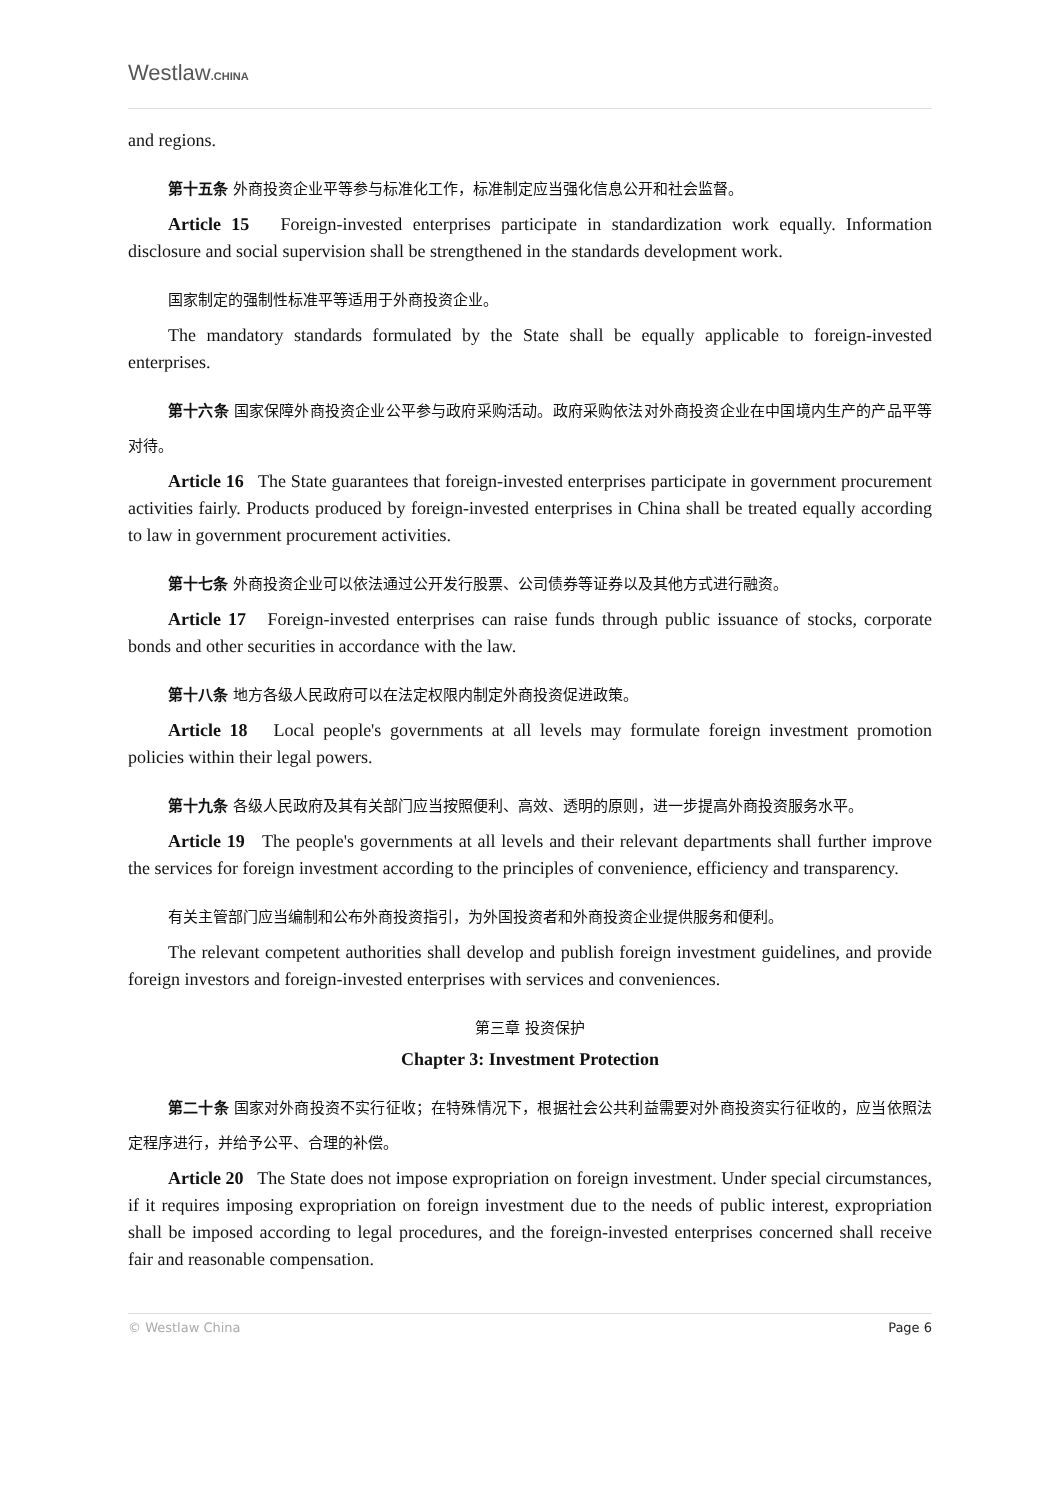Westlaw.CHINA
and regions.
第十五条 外商投资企业平等参与标准化工作，标准制定应当强化信息公开和社会监督。
Article 15 Foreign-invested enterprises participate in standardization work equally. Information disclosure and social supervision shall be strengthened in the standards development work.
国家制定的强制性标准平等适用于外商投资企业。
The mandatory standards formulated by the State shall be equally applicable to foreign-invested enterprises.
第十六条 国家保障外商投资企业公平参与政府采购活动。政府采购依法对外商投资企业在中国境内生产的产品平等对待。
Article 16 The State guarantees that foreign-invested enterprises participate in government procurement activities fairly. Products produced by foreign-invested enterprises in China shall be treated equally according to law in government procurement activities.
第十七条 外商投资企业可以依法通过公开发行股票、公司债券等证券以及其他方式进行融资。
Article 17 Foreign-invested enterprises can raise funds through public issuance of stocks, corporate bonds and other securities in accordance with the law.
第十八条 地方各级人民政府可以在法定权限内制定外商投资促进政策。
Article 18 Local people's governments at all levels may formulate foreign investment promotion policies within their legal powers.
第十九条 各级人民政府及其有关部门应当按照便利、高效、透明的原则，进一步提高外商投资服务水平。
Article 19 The people's governments at all levels and their relevant departments shall further improve the services for foreign investment according to the principles of convenience, efficiency and transparency.
有关主管部门应当编制和公布外商投资指引，为外国投资者和外商投资企业提供服务和便利。
The relevant competent authorities shall develop and publish foreign investment guidelines, and provide foreign investors and foreign-invested enterprises with services and conveniences.
第三章 投资保护
Chapter 3: Investment Protection
第二十条 国家对外商投资不实行征收；在特殊情况下，根据社会公共利益需要对外商投资实行征收的，应当依照法定程序进行，并给予公平、合理的补偿。
Article 20 The State does not impose expropriation on foreign investment. Under special circumstances, if it requires imposing expropriation on foreign investment due to the needs of public interest, expropriation shall be imposed according to legal procedures, and the foreign-invested enterprises concerned shall receive fair and reasonable compensation.
© Westlaw China Page 6